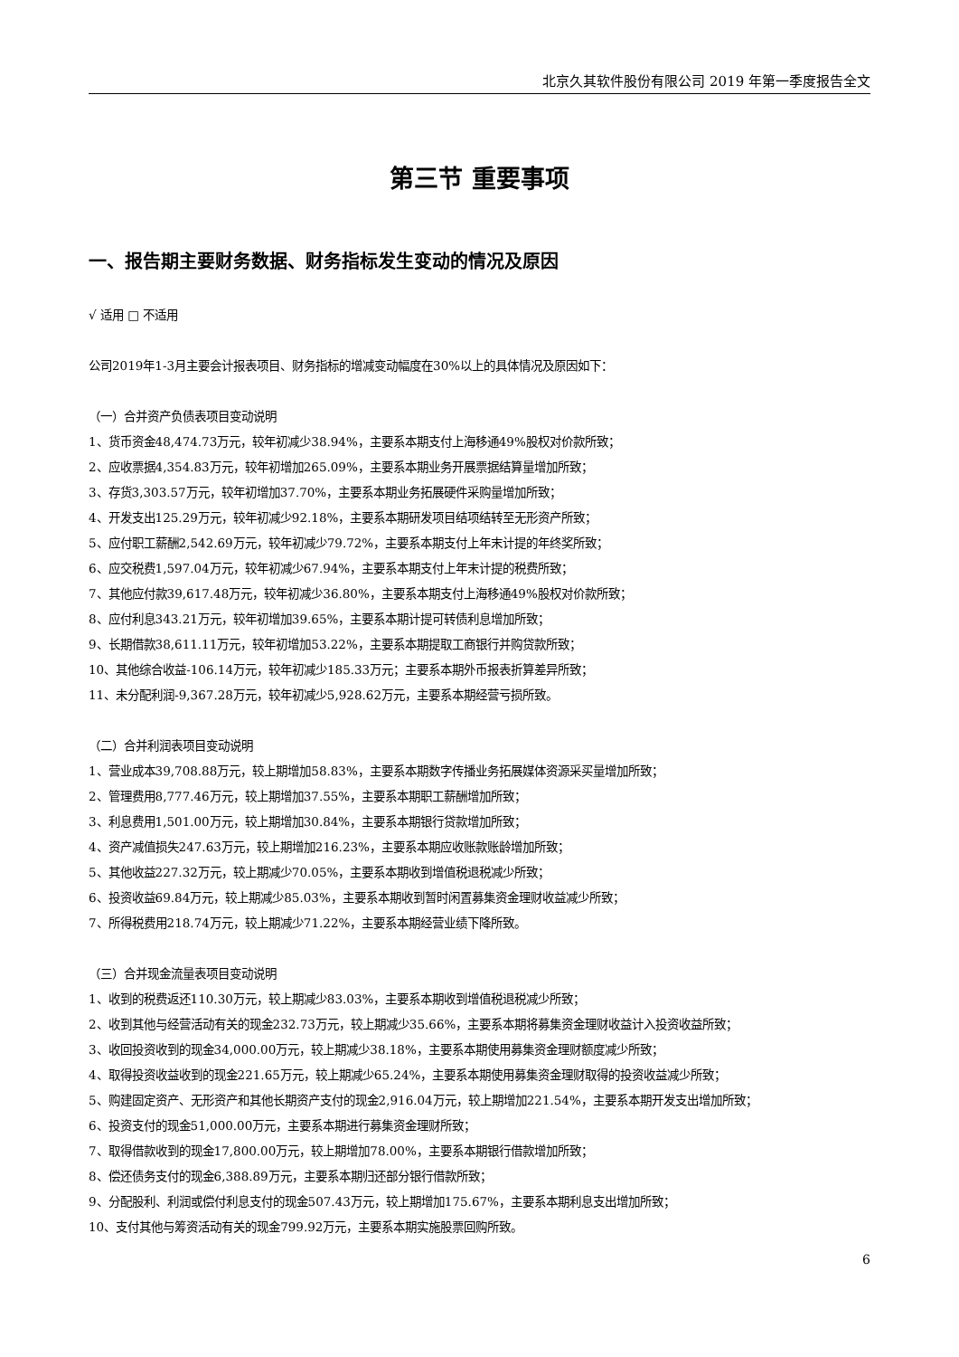北京久其软件股份有限公司 2019 年第一季度报告全文
第三节 重要事项
一、报告期主要财务数据、财务指标发生变动的情况及原因
√ 适用 □ 不适用
公司2019年1-3月主要会计报表项目、财务指标的增减变动幅度在30%以上的具体情况及原因如下：
（一）合并资产负债表项目变动说明
1、货币资金48,474.73万元，较年初减少38.94%，主要系本期支付上海移通49%股权对价款所致；
2、应收票据4,354.83万元，较年初增加265.09%，主要系本期业务开展票据结算量增加所致；
3、存货3,303.57万元，较年初增加37.70%，主要系本期业务拓展硬件采购量增加所致；
4、开发支出125.29万元，较年初减少92.18%，主要系本期研发项目结项结转至无形资产所致；
5、应付职工薪酬2,542.69万元，较年初减少79.72%，主要系本期支付上年末计提的年终奖所致；
6、应交税费1,597.04万元，较年初减少67.94%，主要系本期支付上年末计提的税费所致；
7、其他应付款39,617.48万元，较年初减少36.80%，主要系本期支付上海移通49%股权对价款所致；
8、应付利息343.21万元，较年初增加39.65%，主要系本期计提可转债利息增加所致；
9、长期借款38,611.11万元，较年初增加53.22%，主要系本期提取工商银行并购贷款所致；
10、其他综合收益-106.14万元，较年初减少185.33万元；主要系本期外币报表折算差异所致；
11、未分配利润-9,367.28万元，较年初减少5,928.62万元，主要系本期经营亏损所致。
（二）合并利润表项目变动说明
1、营业成本39,708.88万元，较上期增加58.83%，主要系本期数字传播业务拓展媒体资源采买量增加所致；
2、管理费用8,777.46万元，较上期增加37.55%，主要系本期职工薪酬增加所致；
3、利息费用1,501.00万元，较上期增加30.84%，主要系本期银行贷款增加所致；
4、资产减值损失247.63万元，较上期增加216.23%，主要系本期应收账款账龄增加所致；
5、其他收益227.32万元，较上期减少70.05%，主要系本期收到增值税退税减少所致；
6、投资收益69.84万元，较上期减少85.03%，主要系本期收到暂时闲置募集资金理财收益减少所致；
7、所得税费用218.74万元，较上期减少71.22%，主要系本期经营业绩下降所致。
（三）合并现金流量表项目变动说明
1、收到的税费返还110.30万元，较上期减少83.03%，主要系本期收到增值税退税减少所致；
2、收到其他与经营活动有关的现金232.73万元，较上期减少35.66%，主要系本期将募集资金理财收益计入投资收益所致；
3、收回投资收到的现金34,000.00万元，较上期减少38.18%，主要系本期使用募集资金理财额度减少所致；
4、取得投资收益收到的现金221.65万元，较上期减少65.24%，主要系本期使用募集资金理财取得的投资收益减少所致；
5、购建固定资产、无形资产和其他长期资产支付的现金2,916.04万元，较上期增加221.54%，主要系本期开发支出增加所致；
6、投资支付的现金51,000.00万元，主要系本期进行募集资金理财所致；
7、取得借款收到的现金17,800.00万元，较上期增加78.00%，主要系本期银行借款增加所致；
8、偿还债务支付的现金6,388.89万元，主要系本期归还部分银行借款所致；
9、分配股利、利润或偿付利息支付的现金507.43万元，较上期增加175.67%，主要系本期利息支出增加所致；
10、支付其他与筹资活动有关的现金799.92万元，主要系本期实施股票回购所致。
6